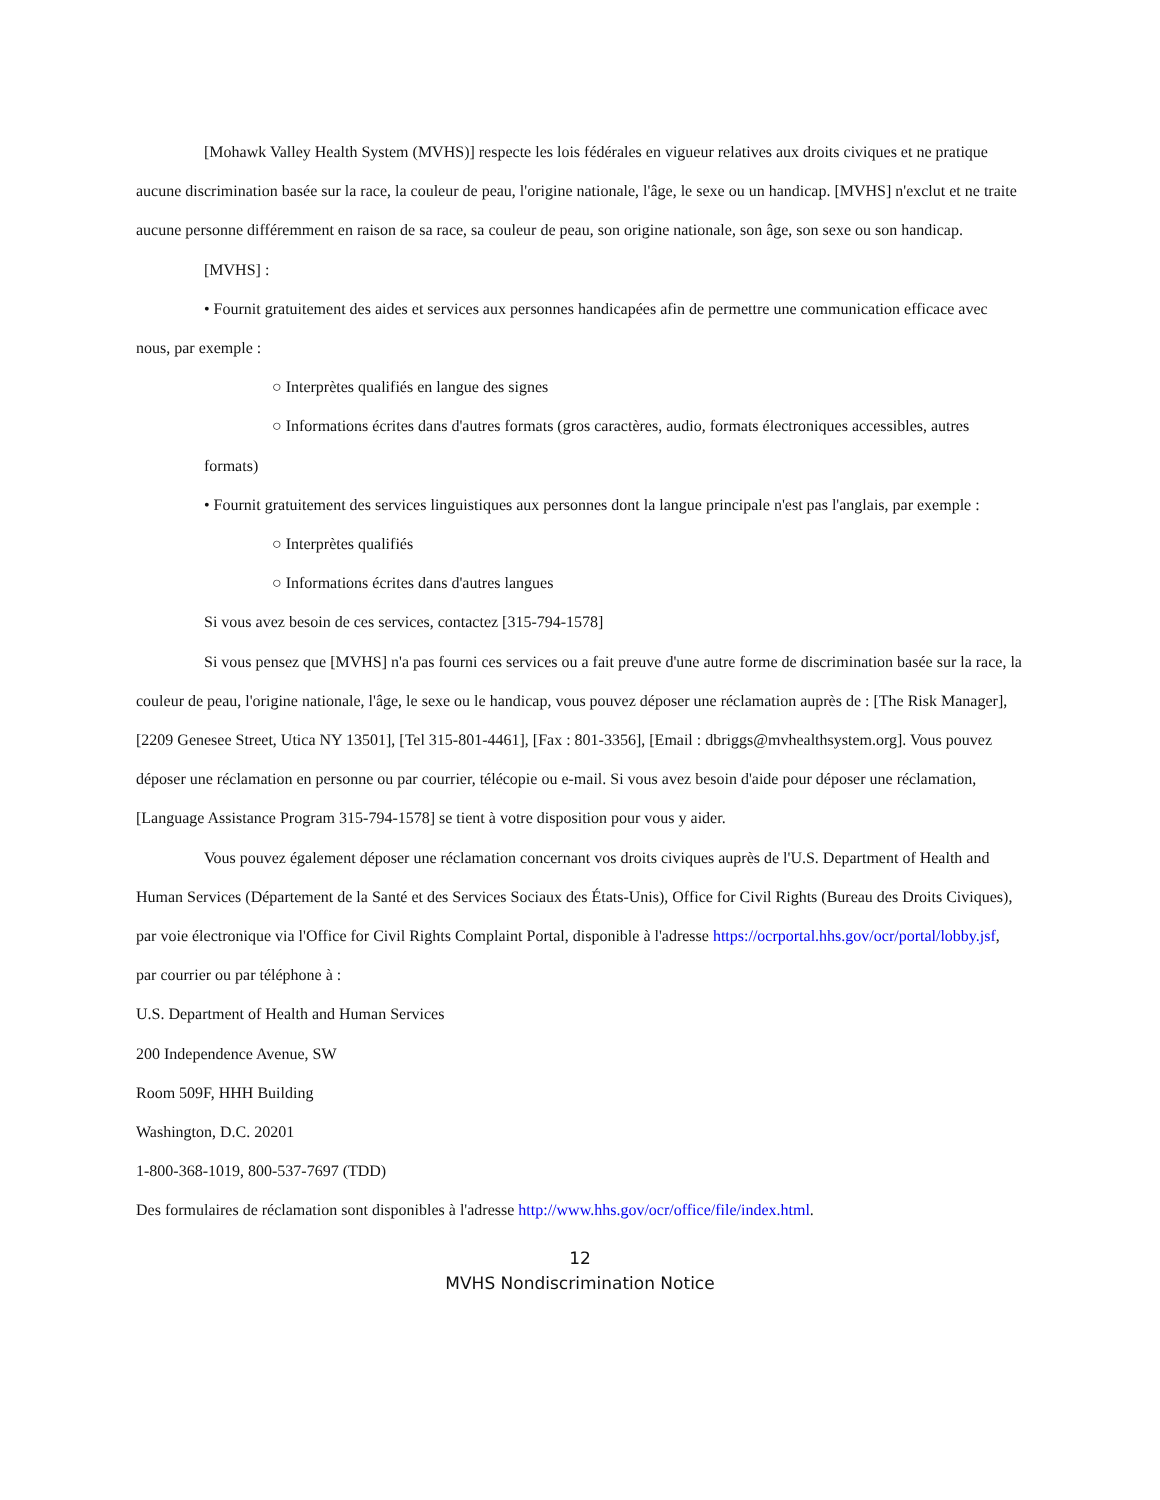[Mohawk Valley Health System (MVHS)] respecte les lois fédérales en vigueur relatives aux droits civiques et ne pratique aucune discrimination basée sur la race, la couleur de peau, l'origine nationale, l'âge, le sexe ou un handicap. [MVHS] n'exclut et ne traite aucune personne différemment en raison de sa race, sa couleur de peau, son origine nationale, son âge, son sexe ou son handicap.
[MVHS] :
• Fournit gratuitement des aides et services aux personnes handicapées afin de permettre une communication efficace avec nous, par exemple :
○ Interprètes qualifiés en langue des signes
○ Informations écrites dans d'autres formats (gros caractères, audio, formats électroniques accessibles, autres
formats)
• Fournit gratuitement des services linguistiques aux personnes dont la langue principale n'est pas l'anglais, par exemple :
○ Interprètes qualifiés
○ Informations écrites dans d'autres langues
Si vous avez besoin de ces services, contactez [315-794-1578]
Si vous pensez que [MVHS] n'a pas fourni ces services ou a fait preuve d'une autre forme de discrimination basée sur la race, la couleur de peau, l'origine nationale, l'âge, le sexe ou le handicap, vous pouvez déposer une réclamation auprès de : [The Risk Manager], [2209 Genesee Street, Utica NY 13501], [Tel 315-801-4461], [Fax : 801-3356], [Email : dbriggs@mvhealthsystem.org]. Vous pouvez déposer une réclamation en personne ou par courrier, télécopie ou e-mail. Si vous avez besoin d'aide pour déposer une réclamation, [Language Assistance Program 315-794-1578] se tient à votre disposition pour vous y aider.
Vous pouvez également déposer une réclamation concernant vos droits civiques auprès de l'U.S. Department of Health and Human Services (Département de la Santé et des Services Sociaux des États-Unis), Office for Civil Rights (Bureau des Droits Civiques), par voie électronique via l'Office for Civil Rights Complaint Portal, disponible à l'adresse https://ocrportal.hhs.gov/ocr/portal/lobby.jsf, par courrier ou par téléphone à :
U.S. Department of Health and Human Services
200 Independence Avenue, SW
Room 509F, HHH Building
Washington, D.C. 20201
1-800-368-1019, 800-537-7697 (TDD)
Des formulaires de réclamation sont disponibles à l'adresse http://www.hhs.gov/ocr/office/file/index.html.
12
MVHS Nondiscrimination Notice